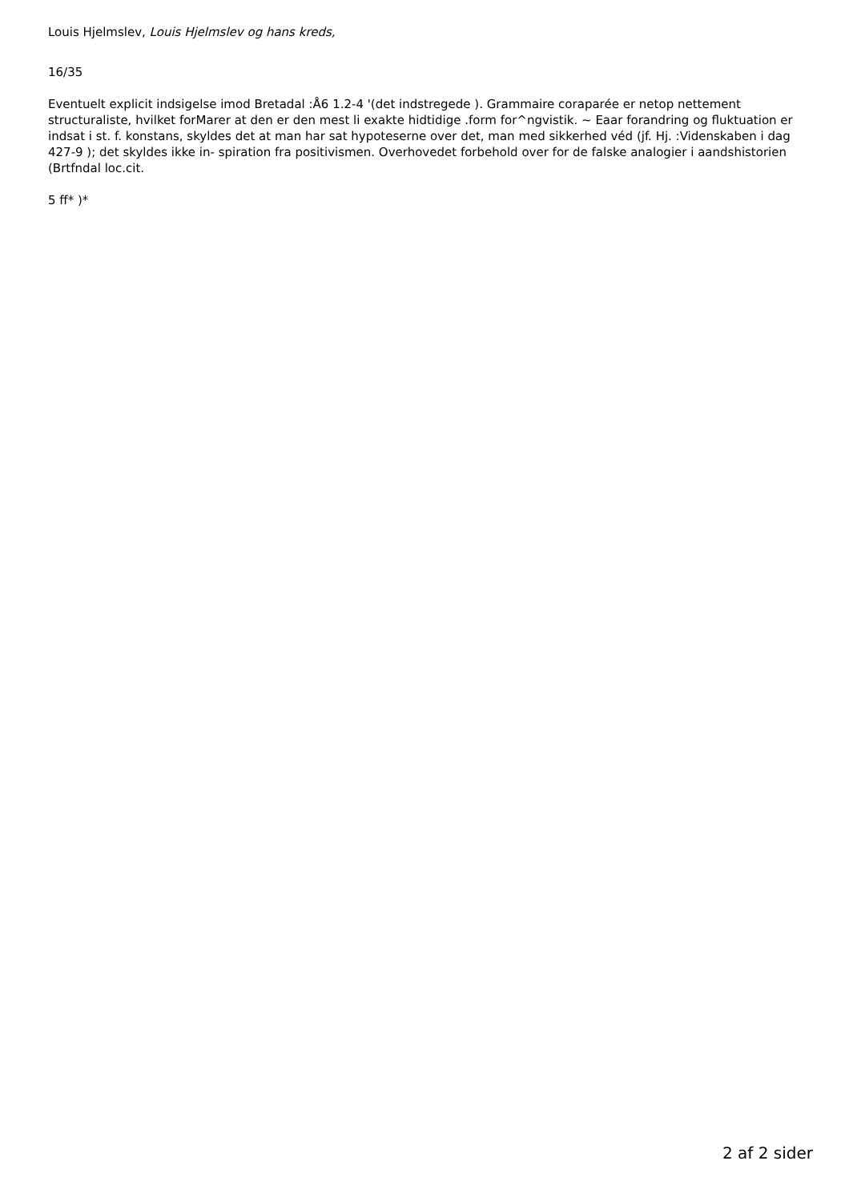Louis Hjelmslev, Louis Hjelmslev og hans kreds,
16/35
Eventuelt explicit indsigelse imod Bretadal :Å6 1.2-4 '(det indstregede ). Grammaire coraparée er netop nettement structuraliste, hvilket forMarer at den er den mest li exakte hidtidige .form for^ngvistik. ~ Eaar forandring og fluktuation er indsat i st. f. konstans, skyldes det at man har sat hypoteserne over det, man med sikkerhed véd (jf. Hj. :Videnskaben i dag 427-9 ); det skyldes ikke in- spiration fra positivismen. Overhovedet forbehold over for de falske analogier i aandshistorien (Brtfndal loc.cit.
5 ff* )*
2 af 2 sider